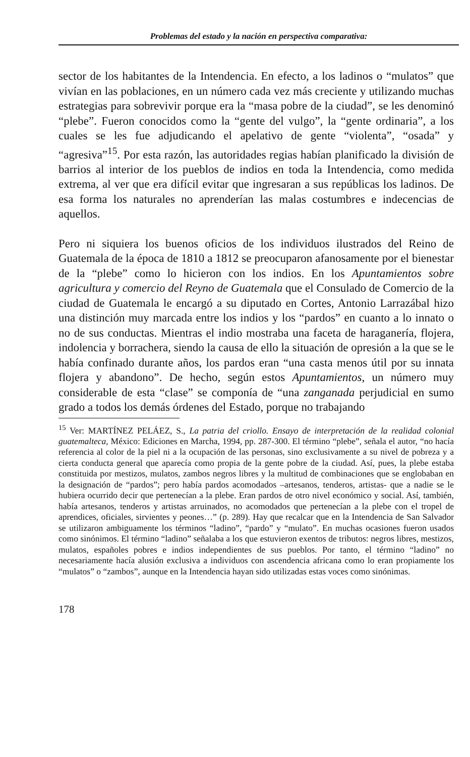Problemas del estado y la nación en perspectiva comparativa:
sector de los habitantes de la Intendencia. En efecto, a los ladinos o “mulatos” que vivían en las poblaciones, en un número cada vez más creciente y utilizando muchas estrategias para sobrevivir porque era la “masa pobre de la ciudad”, se les denominó “plebe”. Fueron conocidos como la “gente del vulgo”, la “gente ordinaria”, a los cuales se les fue adjudicando el apelativo de gente “violenta”, “osada” y “agresiva”<sup>15</sup>. Por esta razón, las autoridades regias habían planificado la división de barrios al interior de los pueblos de indios en toda la Intendencia, como medida extrema, al ver que era difícil evitar que ingresaran a sus repúblicas los ladinos. De esa forma los naturales no aprenderían las malas costumbres e indecencias de aquellos.
Pero ni siquiera los buenos oficios de los individuos ilustrados del Reino de Guatemala de la época de 1810 a 1812 se preocuparon afanosamente por el bienestar de la “plebe” como lo hicieron con los indios. En los Apuntamientos sobre agricultura y comercio del Reyno de Guatemala que el Consulado de Comercio de la ciudad de Guatemala le encargó a su diputado en Cortes, Antonio Larrazábal hizo una distinción muy marcada entre los indios y los “pardos” en cuanto a lo innato o no de sus conductas. Mientras el indio mostraba una faceta de haraganería, flojera, indolencia y borrachera, siendo la causa de ello la situación de opresión a la que se le había confinado durante años, los pardos eran “una casta menos útil por su innata flojera y abandono”. De hecho, según estos Apuntamientos, un número muy considerable de esta “clase” se componía de “una zanganada perjudicial en sumo grado a todos los demás órdenes del Estado, porque no trabajando
<sup>15</sup> Ver: MARTÍNEZ PELÁEZ, S., La patria del criollo. Ensayo de interpretación de la realidad colonial guatemalteca, México: Ediciones en Marcha, 1994, pp. 287-300. El término “plebe”, señala el autor, “no hacía referencia al color de la piel ni a la ocupación de las personas, sino exclusivamente a su nivel de pobreza y a cierta conducta general que aparecía como propia de la gente pobre de la ciudad. Así, pues, la plebe estaba constituida por mestizos, mulatos, zambos negros libres y la multitud de combinaciones que se englobaban en la designación de “pardos”; pero había pardos acomodados –artesanos, tenderos, artistas- que a nadie se le hubiera ocurrido decir que pertenecían a la plebe. Eran pardos de otro nivel económico y social. Así, también, había artesanos, tenderos y artistas arruinados, no acomodados que pertenecían a la plebe con el tropel de aprendices, oficiales, sirvientes y peones…” (p. 289). Hay que recalcar que en la Intendencia de San Salvador se utilizaron ambiguamente los términos “ladino”, “pardo” y “mulato”. En muchas ocasiones fueron usados como sinónimos. El término “ladino” señalaba a los que estuvieron exentos de tributos: negros libres, mestizos, mulatos, españoles pobres e indios independientes de sus pueblos. Por tanto, el término “ladino” no necesariamente hacía alusión exclusiva a individuos con ascendencia africana como lo eran propiamente los “mulatos” o “zambos”, aunque en la Intendencia hayan sido utilizadas estas voces como sinónimas.
178